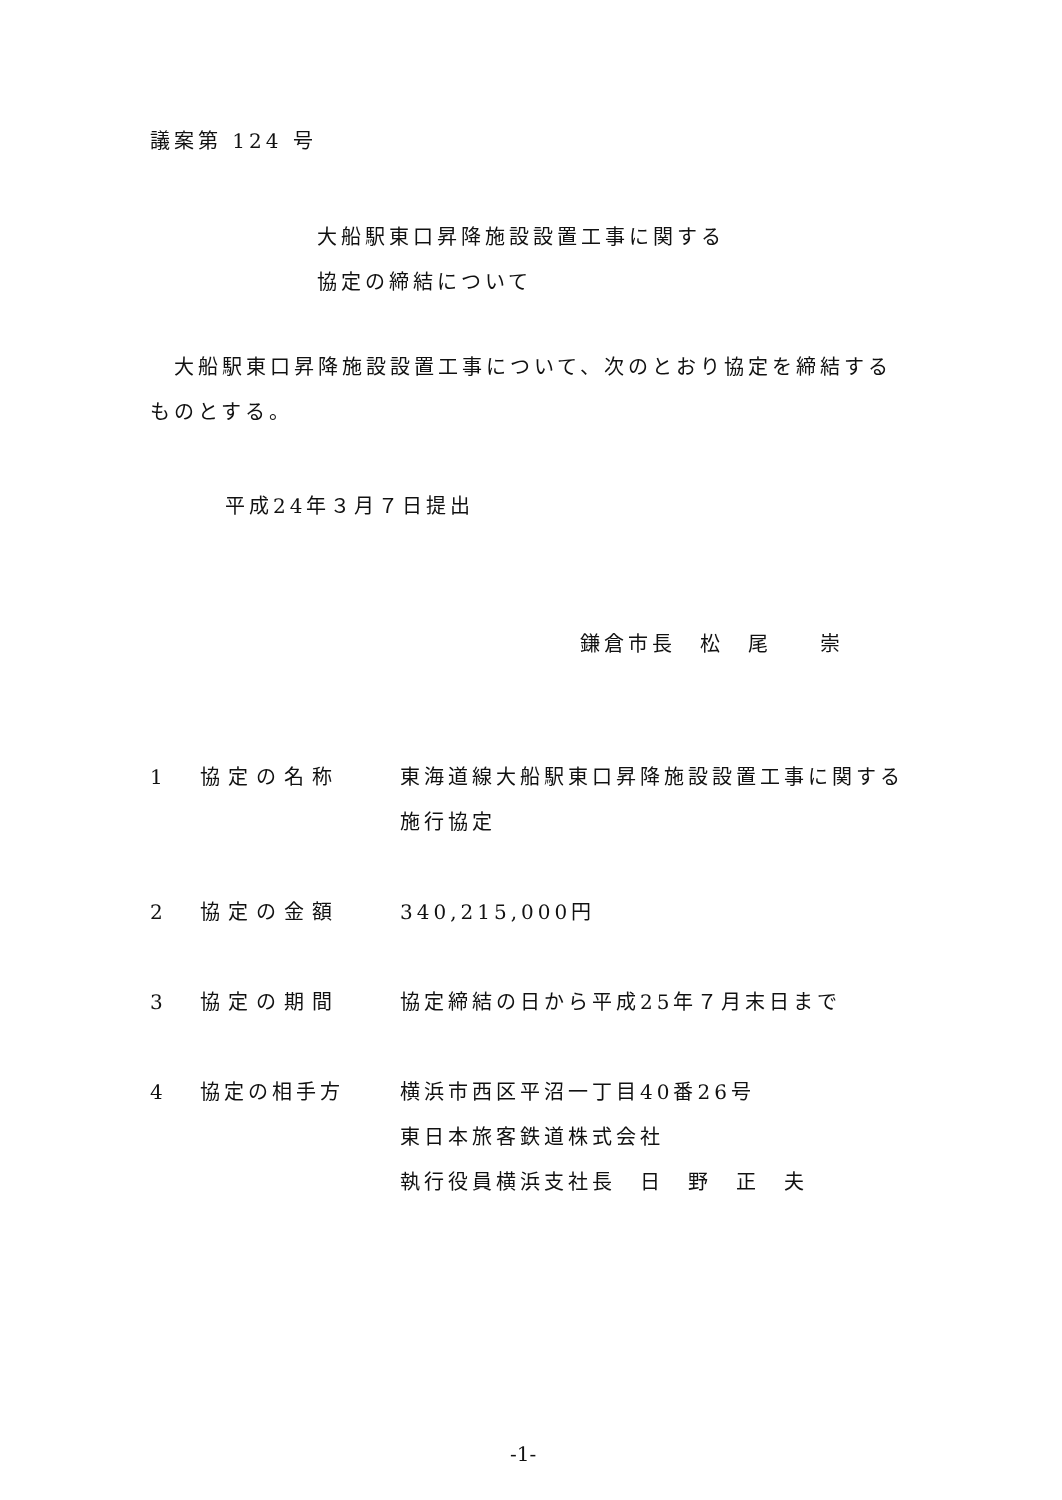議案第 124 号
大船駅東口昇降施設設置工事に関する
協定の締結について
　大船駅東口昇降施設設置工事について、次のとおり協定を締結するものとする。
平成24年３月７日提出
鎌倉市長　松　尾　　崇
1 協定の名称 東海道線大船駅東口昇降施設設置工事に関する施行協定
2 協定の金額 340,215,000円
3 協定の期間 協定締結の日から平成25年７月末日まで
4 協定の相手方 横浜市西区平沼一丁目40番26号
東日本旅客鉄道株式会社
執行役員横浜支社長　日　野　正　夫
-1-